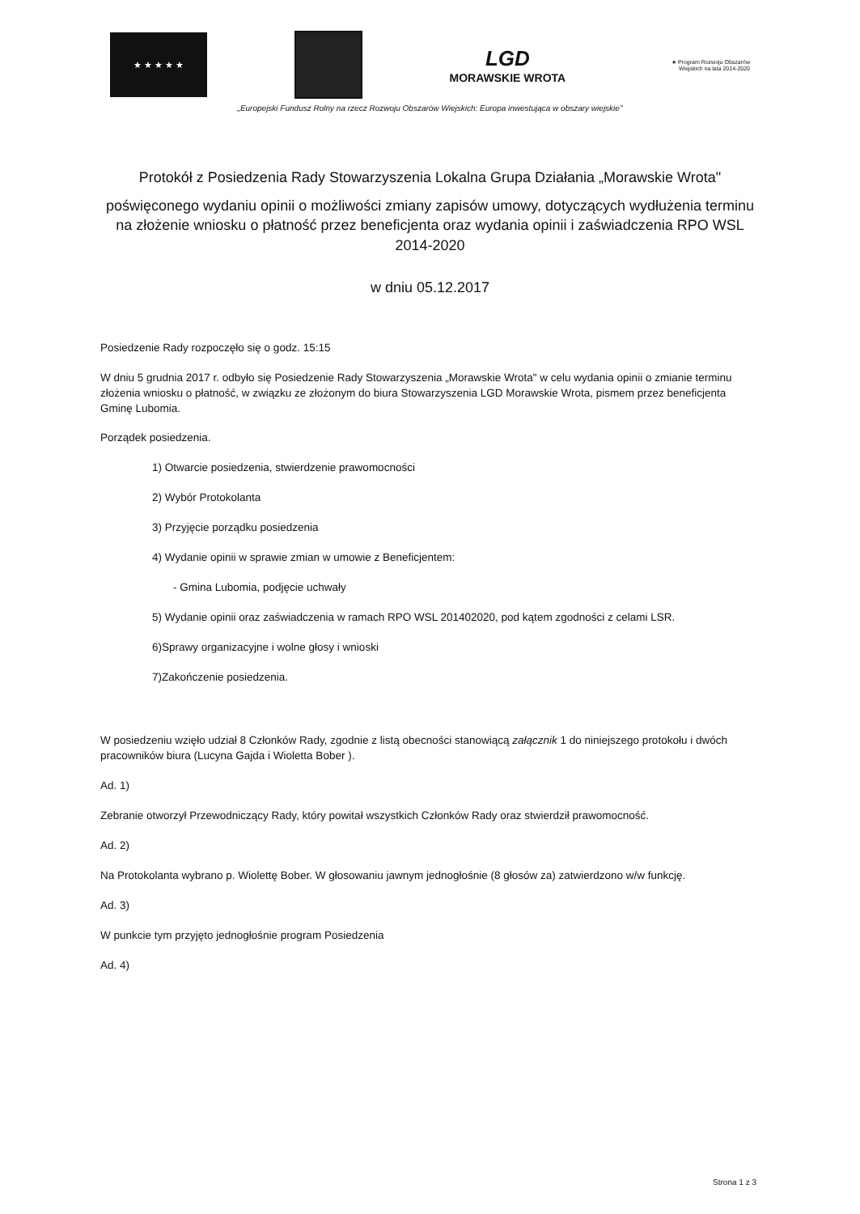★ ★ ★ ★ ★
LGD
MORAWSKIE WROTA
★ Program Rozwoju Obszarów Wiejskich na lata 2014-2020
„Europejski Fundusz Rolny na rzecz Rozwoju Obszarów Wiejskich: Europa inwestująca w obszary wiejskie"
Protokół z Posiedzenia Rady Stowarzyszenia Lokalna Grupa Działania „Morawskie Wrota"
poświęconego wydaniu opinii o możliwości zmiany zapisów umowy, dotyczących wydłużenia terminu na złożenie wniosku o płatność przez beneficjenta oraz wydania opinii i zaświadczenia RPO WSL 2014-2020
w dniu 05.12.2017
Posiedzenie Rady rozpoczęło się o godz. 15:15
W dniu 5 grudnia 2017 r. odbyło się Posiedzenie Rady Stowarzyszenia „Morawskie Wrota" w celu wydania opinii o zmianie terminu złożenia wniosku o płatność, w związku ze złożonym do biura Stowarzyszenia LGD Morawskie Wrota, pismem przez beneficjenta Gminę Lubomia.
Porządek posiedzenia.
1) Otwarcie posiedzenia, stwierdzenie prawomocności
2) Wybór Protokolanta
3) Przyjęcie porządku posiedzenia
4) Wydanie opinii w sprawie zmian w umowie z Beneficjentem:
- Gmina Lubomia, podjęcie uchwały
5) Wydanie opinii oraz zaświadczenia w ramach RPO WSL 201402020, pod kątem zgodności z celami LSR.
6)Sprawy organizacyjne i wolne głosy i wnioski
7)Zakończenie posiedzenia.
W posiedzeniu wzięło udział 8 Członków Rady, zgodnie z listą obecności stanowiącą załącznik 1 do niniejszego protokołu i dwóch pracowników biura (Lucyna Gajda i Wioletta Bober ).
Ad. 1)
Zebranie otworzył Przewodniczący Rady, który powitał wszystkich Członków Rady oraz stwierdził prawomocność.
Ad. 2)
Na Protokolanta wybrano p. Wiolettę Bober. W głosowaniu jawnym jednogłośnie (8 głosów za) zatwierdzono w/w funkcję.
Ad. 3)
W punkcie tym przyjęto jednogłośnie program Posiedzenia
Ad. 4)
Strona 1 z 3